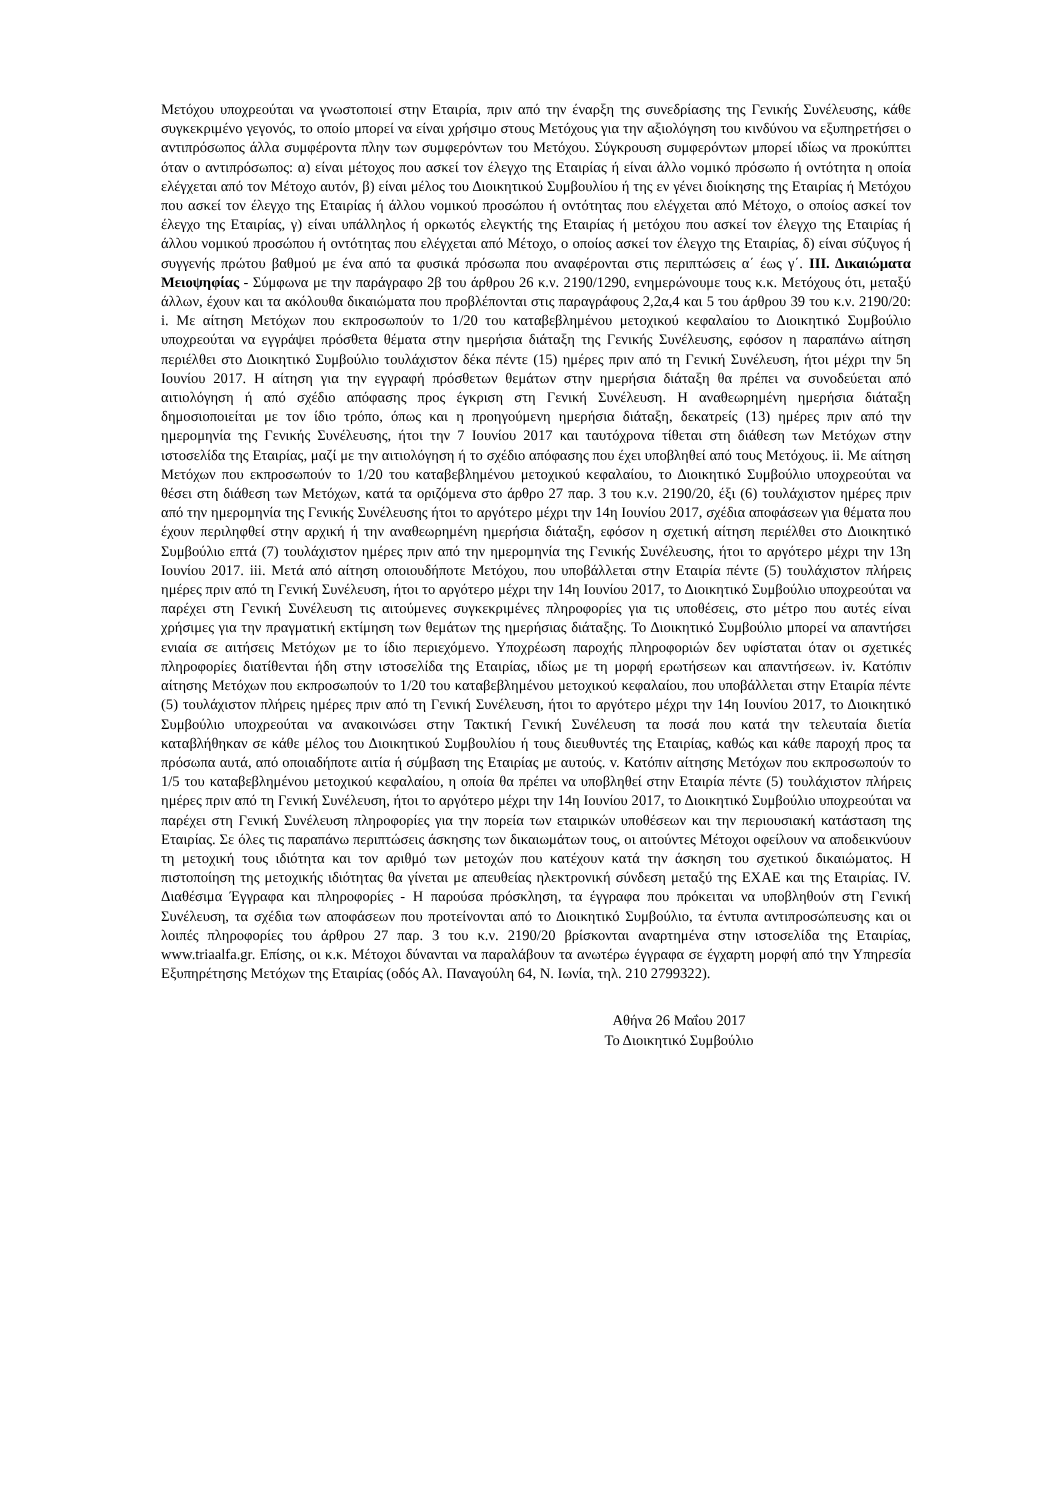Μετόχου υποχρεούται να γνωστοποιεί στην Εταιρία, πριν από την έναρξη της συνεδρίασης της Γενικής Συνέλευσης, κάθε συγκεκριμένο γεγονός, το οποίο μπορεί να είναι χρήσιμο στους Μετόχους για την αξιολόγηση του κινδύνου να εξυπηρετήσει ο αντιπρόσωπος άλλα συμφέροντα πλην των συμφερόντων του Μετόχου. Σύγκρουση συμφερόντων μπορεί ιδίως να προκύπτει όταν ο αντιπρόσωπος: α) είναι μέτοχος που ασκεί τον έλεγχο της Εταιρίας ή είναι άλλο νομικό πρόσωπο ή οντότητα η οποία ελέγχεται από τον Μέτοχο αυτόν, β) είναι μέλος του Διοικητικού Συμβουλίου ή της εν γένει διοίκησης της Εταιρίας ή Μετόχου που ασκεί τον έλεγχο της Εταιρίας ή άλλου νομικού προσώπου ή οντότητας που ελέγχεται από Μέτοχο, ο οποίος ασκεί τον έλεγχο της Εταιρίας, γ) είναι υπάλληλος ή ορκωτός ελεγκτής της Εταιρίας ή μετόχου που ασκεί τον έλεγχο της Εταιρίας ή άλλου νομικού προσώπου ή οντότητας που ελέγχεται από Μέτοχο, ο οποίος ασκεί τον έλεγχο της Εταιρίας, δ) είναι σύζυγος ή συγγενής πρώτου βαθμού με ένα από τα φυσικά πρόσωπα που αναφέρονται στις περιπτώσεις α΄ έως γ΄. ΙΙΙ. Δικαιώματα Μειοψηφίας - Σύμφωνα με την παράγραφο 2β του άρθρου 26 κ.ν. 2190/1290, ενημερώνουμε τους κ.κ. Μετόχους ότι, μεταξύ άλλων, έχουν και τα ακόλουθα δικαιώματα που προβλέπονται στις παραγράφους 2,2α,4 και 5 του άρθρου 39 του κ.ν. 2190/20: i. Με αίτηση Μετόχων που εκπροσωπούν το 1/20 του καταβεβλημένου μετοχικού κεφαλαίου το Διοικητικό Συμβούλιο υποχρεούται να εγγράψει πρόσθετα θέματα στην ημερήσια διάταξη της Γενικής Συνέλευσης, εφόσον η παραπάνω αίτηση περιέλθει στο Διοικητικό Συμβούλιο τουλάχιστον δέκα πέντε (15) ημέρες πριν από τη Γενική Συνέλευση, ήτοι μέχρι την 5η Ιουνίου 2017. Η αίτηση για την εγγραφή πρόσθετων θεμάτων στην ημερήσια διάταξη θα πρέπει να συνοδεύεται από αιτιολόγηση ή από σχέδιο απόφασης προς έγκριση στη Γενική Συνέλευση. Η αναθεωρημένη ημερήσια διάταξη δημοσιοποιείται με τον ίδιο τρόπο, όπως και η προηγούμενη ημερήσια διάταξη, δεκατρείς (13) ημέρες πριν από την ημερομηνία της Γενικής Συνέλευσης, ήτοι την 7 Ιουνίου 2017 και ταυτόχρονα τίθεται στη διάθεση των Μετόχων στην ιστοσελίδα της Εταιρίας, μαζί με την αιτιολόγηση ή το σχέδιο απόφασης που έχει υποβληθεί από τους Μετόχους. ii. Με αίτηση Μετόχων που εκπροσωπούν το 1/20 του καταβεβλημένου μετοχικού κεφαλαίου, το Διοικητικό Συμβούλιο υποχρεούται να θέσει στη διάθεση των Μετόχων, κατά τα οριζόμενα στο άρθρο 27 παρ. 3 του κ.ν. 2190/20, έξι (6) τουλάχιστον ημέρες πριν από την ημερομηνία της Γενικής Συνέλευσης ήτοι το αργότερο μέχρι την 14η Ιουνίου 2017, σχέδια αποφάσεων για θέματα που έχουν περιληφθεί στην αρχική ή την αναθεωρημένη ημερήσια διάταξη, εφόσον η σχετική αίτηση περιέλθει στο Διοικητικό Συμβούλιο επτά (7) τουλάχιστον ημέρες πριν από την ημερομηνία της Γενικής Συνέλευσης, ήτοι το αργότερο μέχρι την 13η Ιουνίου 2017. iii. Μετά από αίτηση οποιουδήποτε Μετόχου, που υποβάλλεται στην Εταιρία πέντε (5) τουλάχιστον πλήρεις ημέρες πριν από τη Γενική Συνέλευση, ήτοι το αργότερο μέχρι την 14η Ιουνίου 2017, το Διοικητικό Συμβούλιο υποχρεούται να παρέχει στη Γενική Συνέλευση τις αιτούμενες συγκεκριμένες πληροφορίες για τις υποθέσεις, στο μέτρο που αυτές είναι χρήσιμες για την πραγματική εκτίμηση των θεμάτων της ημερήσιας διάταξης. Το Διοικητικό Συμβούλιο μπορεί να απαντήσει ενιαία σε αιτήσεις Μετόχων με το ίδιο περιεχόμενο. Υποχρέωση παροχής πληροφοριών δεν υφίσταται όταν οι σχετικές πληροφορίες διατίθενται ήδη στην ιστοσελίδα της Εταιρίας, ιδίως με τη μορφή ερωτήσεων και απαντήσεων. iv. Κατόπιν αίτησης Μετόχων που εκπροσωπούν το 1/20 του καταβεβλημένου μετοχικού κεφαλαίου, που υποβάλλεται στην Εταιρία πέντε (5) τουλάχιστον πλήρεις ημέρες πριν από τη Γενική Συνέλευση, ήτοι το αργότερο μέχρι την 14η Ιουνίου 2017, το Διοικητικό Συμβούλιο υποχρεούται να ανακοινώσει στην Τακτική Γενική Συνέλευση τα ποσά που κατά την τελευταία διετία καταβλήθηκαν σε κάθε μέλος του Διοικητικού Συμβουλίου ή τους διευθυντές της Εταιρίας, καθώς και κάθε παροχή προς τα πρόσωπα αυτά, από οποιαδήποτε αιτία ή σύμβαση της Εταιρίας με αυτούς. v. Κατόπιν αίτησης Μετόχων που εκπροσωπούν το 1/5 του καταβεβλημένου μετοχικού κεφαλαίου, η οποία θα πρέπει να υποβληθεί στην Εταιρία πέντε (5) τουλάχιστον πλήρεις ημέρες πριν από τη Γενική Συνέλευση, ήτοι το αργότερο μέχρι την 14η Ιουνίου 2017, το Διοικητικό Συμβούλιο υποχρεούται να παρέχει στη Γενική Συνέλευση πληροφορίες για την πορεία των εταιρικών υποθέσεων και την περιουσιακή κατάσταση της Εταιρίας. Σε όλες τις παραπάνω περιπτώσεις άσκησης των δικαιωμάτων τους, οι αιτούντες Μέτοχοι οφείλουν να αποδεικνύουν τη μετοχική τους ιδιότητα και τον αριθμό των μετοχών που κατέχουν κατά την άσκηση του σχετικού δικαιώματος. Η πιστοποίηση της μετοχικής ιδιότητας θα γίνεται με απευθείας ηλεκτρονική σύνδεση μεταξύ της ΕΧΑΕ και της Εταιρίας. IV. Διαθέσιμα Έγγραφα και πληροφορίες - Η παρούσα πρόσκληση, τα έγγραφα που πρόκειται να υποβληθούν στη Γενική Συνέλευση, τα σχέδια των αποφάσεων που προτείνονται από το Διοικητικό Συμβούλιο, τα έντυπα αντιπροσώπευσης και οι λοιπές πληροφορίες του άρθρου 27 παρ. 3 του κ.ν. 2190/20 βρίσκονται αναρτημένα στην ιστοσελίδα της Εταιρίας, www.triaalfa.gr. Επίσης, οι κ.κ. Μέτοχοι δύνανται να παραλάβουν τα ανωτέρω έγγραφα σε έγχαρτη μορφή από την Υπηρεσία Εξυπηρέτησης Μετόχων της Εταιρίας (οδός Αλ. Παναγούλη 64, Ν. Ιωνία, τηλ. 210 2799322).
Αθήνα 26 Μαΐου 2017
Το Διοικητικό Συμβούλιο